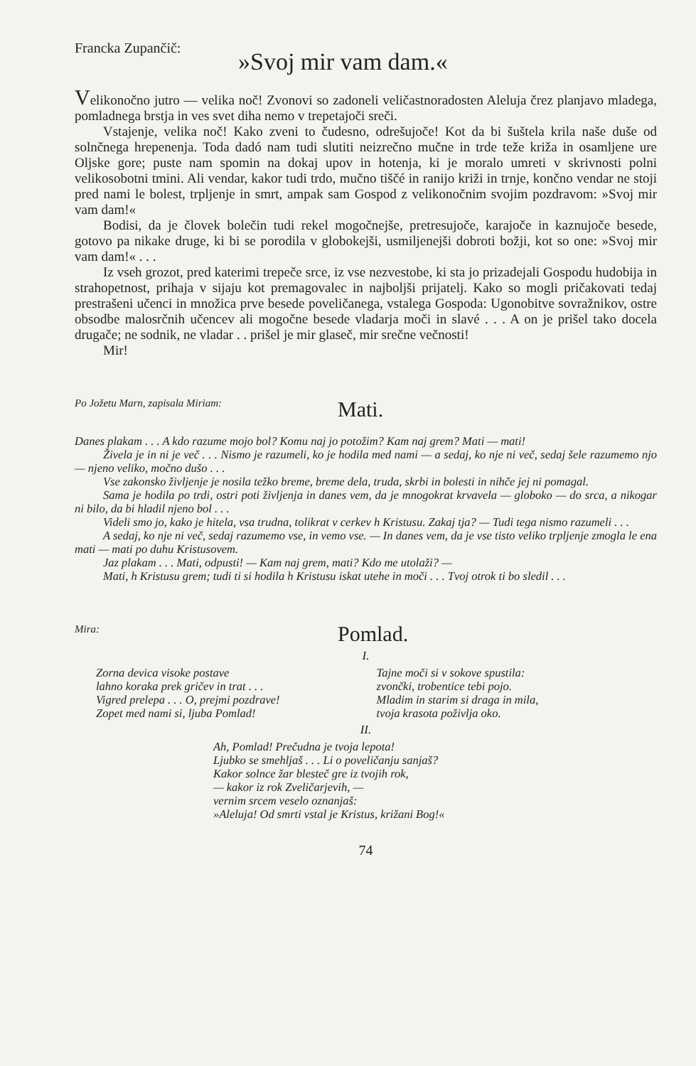Francka Zupančič:
»Svoj mir vam dam.«
Velikonočno jutro — velika noč! Zvonovi so zadoneli veličastnoradosten Aleluja črez planjavo mladega, pomladnega brstja in ves svet diha nemo v trepetajoči sreči.
Vstajenje, velika noč! Kako zveni to čudesno, odrešujoče! Kot da bi šuštela krila naše duše od solnčnega hrepenenja. Toda dadó nam tudi slutiti neizrečno mučne in trde teže križa in osamljene ure Oljske gore; puste nam spomin na dokaj upov in hotenja, ki je moralo umreti v skrivnosti polni velikosobotni tmini. Ali vendar, kakor tudi trdo, mučno tiščé in ranijo križi in trnje, končno vendar ne stoji pred nami le bolest, trpljenje in smrt, ampak sam Gospod z velikonočnim svojim pozdravom: »Svoj mir vam dam!«
Bodisi, da je človek bolečin tudi rekel mogočnejše, pretresujoče, karajoče in kaznujoče besede, gotovo pa nikake druge, ki bi se porodila v globokejši, usmiljenejši dobroti božji, kot so one: »Svoj mir vam dam!« . . .
Iz vseh grozot, pred katerimi trepeče srce, iz vse nezvestobe, ki sta jo prizadejali Gospodu hudobija in strahopetnost, prihaja v sijaju kot premagovalec in najboljši prijatelj. Kako so mogli pričakovati tedaj prestrašeni učenci in množica prve besede poveličanega, vstalega Gospoda: Ugonobitve sovražnikov, ostre obsodbe malosrčnih učencev ali mogočne besede vladarja moči in slavé . . . A on je prišel tako docela drugače; ne sodnik, ne vladar . . prišel je mir glaseč, mir srečne večnosti!
Mir!
Po Jožetu Marn, zapisala Miriam:
Mati.
Danes plakam . . . A kdo razume mojo bol? Komu naj jo potožim? Kam naj grem? Mati — mati!
Živela je in ni je več . . . Nismo je razumeli, ko je hodila med nami — a sedaj, ko nje ni več, sedaj šele razumemo njo — njeno veliko, močno dušo . . .
Vse zakonsko življenje je nosila težko breme, breme dela, truda, skrbi in bolesti in nihče jej ni pomagal.
Sama je hodila po trdi, ostri poti življenja in danes vem, da je mnogokrat krvavela — globoko — do srca, a nikogar ni bilo, da bi hladil njeno bol . . .
Videli smo jo, kako je hitela, vsa trudna, tolikrat v cerkev h Kristusu. Zakaj tja? — Tudi tega nismo razumeli . . .
A sedaj, ko nje ni več, sedaj razumemo vse, in vemo vse. — In danes vem, da je vse tisto veliko trpljenje zmogla le ena mati — mati po duhu Kristusovem.
Jaz plakam . . . Mati, odpusti! — Kam naj grem, mati? Kdo me utolaži? —
Mati, h Kristusu grem; tudi ti si hodila h Kristusu iskat utehe in moči . . . Tvoj otrok ti bo sledil . . .
Mira:
Pomlad.
I.
Zorna devica visoke postave
lahno koraka prek gričev in trat . . .
Vigred prelepa . . . O, prejmi pozdrave!
Zopet med nami si, ljuba Pomlad!
Tajne moči si v sokove spustila:
zvončki, trobentice tebi pojo.
Mladim in starim si draga in mila,
tvoja krasota poživlja oko.
II.
Ah, Pomlad! Prečudna je tvoja lepota!
Ljubko se smehljaš . . . Li o poveličanju sanjaš?
Kakor solnce žar blesteč gre iz tvojih rok,
— kakor iz rok Zveličarjevih, —
vernim srcem veselo oznanjaš:
»Aleluja! Od smrti vstal je Kristus, križani Bog!«
74